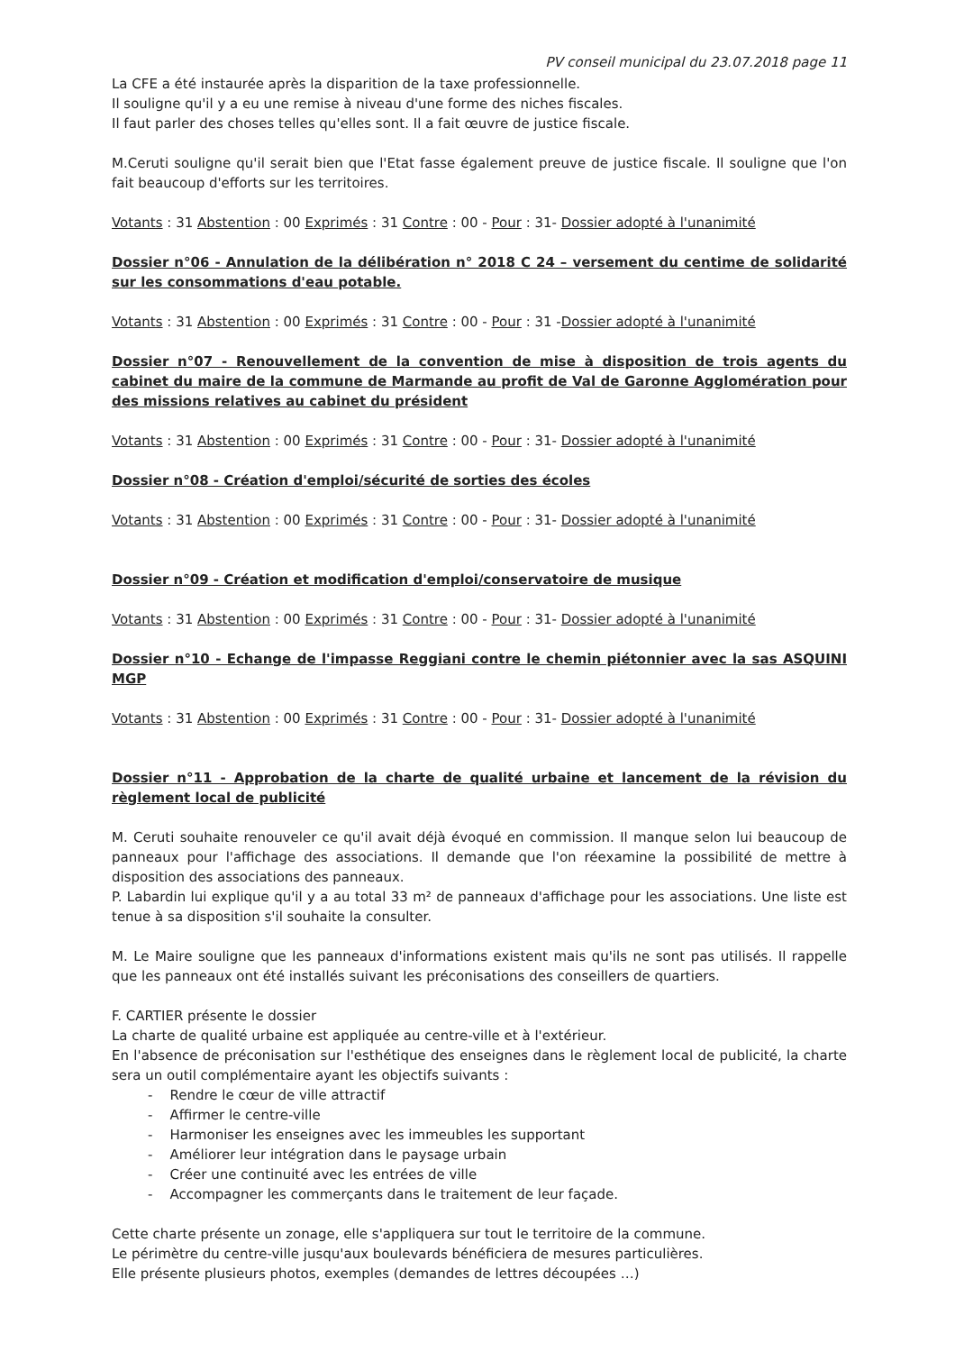PV conseil municipal du 23.07.2018 page 11
La CFE a été instaurée après la disparition de la taxe professionnelle.
Il souligne qu'il y a eu une remise à niveau d'une forme des niches fiscales.
Il faut parler des choses telles qu'elles sont. Il a fait œuvre de justice fiscale.
M.Ceruti souligne qu'il serait bien que l'Etat fasse également preuve de justice fiscale. Il souligne que l'on fait beaucoup d'efforts sur les territoires.
Votants : 31 Abstention : 00 Exprimés : 31 Contre : 00 - Pour : 31- Dossier adopté à l'unanimité
Dossier n°06 - Annulation de la délibération n° 2018 C 24 – versement du centime de solidarité sur les consommations d'eau potable.
Votants : 31 Abstention : 00 Exprimés : 31 Contre : 00 - Pour : 31 -Dossier adopté à l'unanimité
Dossier n°07 - Renouvellement de la convention de mise à disposition de trois agents du cabinet du maire de la commune de Marmande au profit de Val de Garonne Agglomération pour des missions relatives au cabinet du président
Votants : 31 Abstention : 00 Exprimés : 31 Contre : 00 - Pour : 31- Dossier adopté à l'unanimité
Dossier n°08 - Création d'emploi/sécurité de sorties des écoles
Votants : 31 Abstention : 00 Exprimés : 31 Contre : 00 - Pour : 31- Dossier adopté à l'unanimité
Dossier n°09 - Création et modification d'emploi/conservatoire de musique
Votants : 31 Abstention : 00 Exprimés : 31 Contre : 00 - Pour : 31- Dossier adopté à l'unanimité
Dossier n°10 - Echange de l'impasse Reggiani contre le chemin piétonnier avec la sas ASQUINI MGP
Votants : 31 Abstention : 00 Exprimés : 31 Contre : 00 - Pour : 31- Dossier adopté à l'unanimité
Dossier n°11 - Approbation de la charte de qualité urbaine et lancement de la révision du règlement local de publicité
M. Ceruti souhaite renouveler ce qu'il avait déjà évoqué en commission. Il manque selon lui beaucoup de panneaux pour l'affichage des associations. Il demande que l'on réexamine la possibilité de mettre à disposition des associations des panneaux.
P. Labardin lui explique qu'il y a au total 33 m² de panneaux d'affichage pour les associations. Une liste est tenue à sa disposition s'il souhaite la consulter.
M. Le Maire souligne que les panneaux d'informations existent mais qu'ils ne sont pas utilisés. Il rappelle que les panneaux ont été installés suivant les préconisations des conseillers de quartiers.
F. CARTIER présente le dossier
La charte de qualité urbaine est appliquée au centre-ville et à l'extérieur.
En l'absence de préconisation sur l'esthétique des enseignes dans le règlement local de publicité, la charte sera un outil complémentaire ayant les objectifs suivants :
- Rendre le cœur de ville attractif
- Affirmer le centre-ville
- Harmoniser les enseignes avec les immeubles les supportant
- Améliorer leur intégration dans le paysage urbain
- Créer une continuité avec les entrées de ville
- Accompagner les commerçants dans le traitement de leur façade.
Cette charte présente un zonage, elle s'appliquera sur tout le territoire de la commune.
Le périmètre du centre-ville jusqu'aux boulevards bénéficiera de mesures particulières.
Elle présente plusieurs photos, exemples (demandes de lettres découpées …)